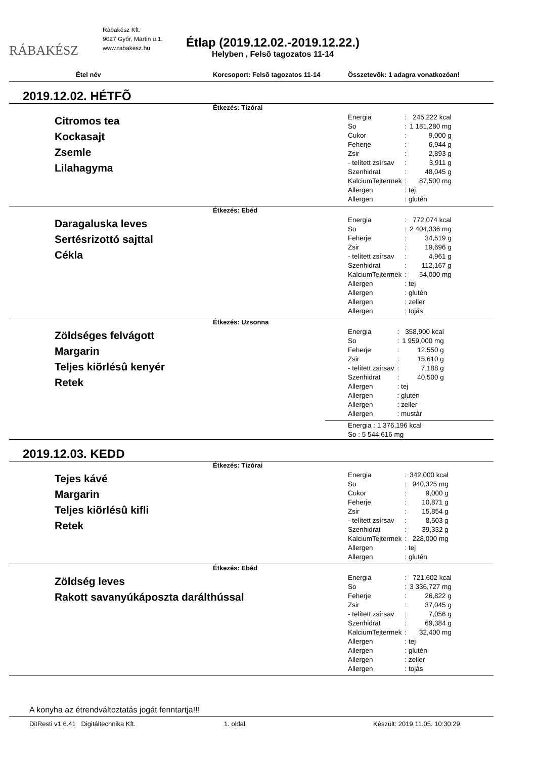RÁBAKÉSZ
Rábakész Kft.
9027 Győr, Martin u.1.
www.rabakesz.hu
Étlap (2019.12.02.-2019.12.22.)
Helyben , Felsõ tagozatos 11-14
Étel név Korcsoport: Felsõ tagozatos 11-14 Összetevõk: 1 adagra vonatkozóan!
2019.12.02. HÉTFÕ
Étkezés: Tízórai
Citromos tea
Kockasajt
Zsemle
Lilahagyma
| Energia | : | 245,222 kcal |
| So | : | 1 181,280 mg |
| Cukor | : | 9,000 g |
| Feherje | : | 6,944 g |
| Zsir | : | 2,893 g |
| - telített zsírsav | : | 3,911 g |
| Szenhidrat | : | 48,045 g |
| KalciumTejtermek | : | 87,500 mg |
| Allergen | : tej | |
| Allergen | : glutén | |
Étkezés: Ebéd
Daragaluska leves
Sertésrizottó sajttal
Cékla
| Energia | : | 772,074 kcal |
| So | : | 2 404,336 mg |
| Feherje | : | 34,519 g |
| Zsir | : | 19,696 g |
| - telített zsírsav | : | 4,961 g |
| Szenhidrat | : | 112,167 g |
| KalciumTejtermek | : | 54,000 mg |
| Allergen | : tej | |
| Allergen | : glutén | |
| Allergen | : zeller | |
| Allergen | : tojás | |
Étkezés: Uzsonna
Zöldséges felvágott
Margarin
Teljes kiõrlésû kenyér
Retek
| Energia | : | 358,900 kcal |
| So | : | 1 959,000 mg |
| Feherje | : | 12,550 g |
| Zsir | : | 15,610 g |
| - telített zsírsav | : | 7,188 g |
| Szenhidrat | : | 40,500 g |
| Allergen | : tej | |
| Allergen | : glutén | |
| Allergen | : zeller | |
| Allergen | : mustár | |
Energia : 1 376,196 kcal
So : 5 544,616 mg
2019.12.03. KEDD
Étkezés: Tízórai
Tejes kávé
Margarin
Teljes kiõrlésû kifli
Retek
| Energia | : | 342,000 kcal |
| So | : | 940,325 mg |
| Cukor | : | 9,000 g |
| Feherje | : | 10,871 g |
| Zsir | : | 15,854 g |
| - telített zsírsav | : | 8,503 g |
| Szenhidrat | : | 39,332 g |
| KalciumTejtermek | : | 228,000 mg |
| Allergen | : tej | |
| Allergen | : glutén | |
Étkezés: Ebéd
Zöldség leves
Rakott savanyúkáposzta darálthússal
| Energia | : | 721,602 kcal |
| So | : | 3 336,727 mg |
| Feherje | : | 26,822 g |
| Zsir | : | 37,045 g |
| - telített zsírsav | : | 7,056 g |
| Szenhidrat | : | 69,384 g |
| KalciumTejtermek | : | 32,400 mg |
| Allergen | : tej | |
| Allergen | : glutén | |
| Allergen | : zeller | |
| Allergen | : tojás | |
A konyha az étrendváltoztatás jogát fenntartja!!!
DitResti v1.6.41 Digitáltechnika Kft. 1. oldal Készült: 2019.11.05. 10:30:29